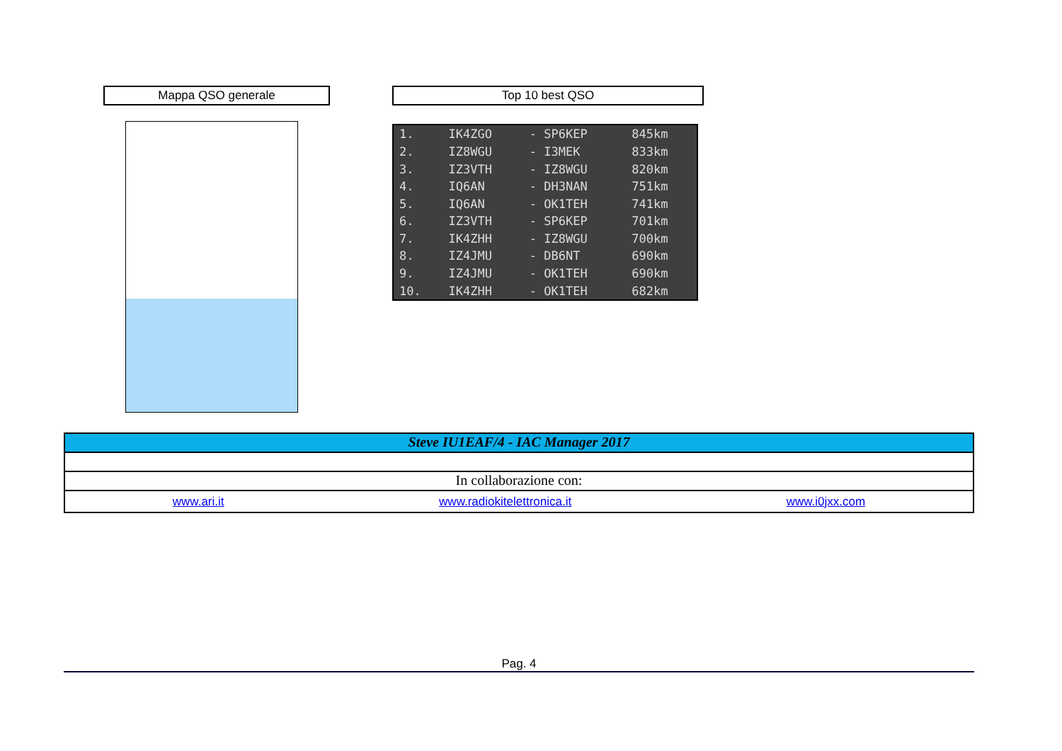Mappa QSO generale Top 10 best QSO
| 1. | IK4ZGO | - SP6KEP | 845km |
| 2. | IZ8WGU | - I3MEK | 833km |
| 3. | IZ3VTH | - IZ8WGU | 820km |
| 4. | IQ6AN | - DH3NAN | 751km |
| 5. | IQ6AN | - OK1TEH | 741km |
| 6. | IZ3VTH | - SP6KEP | 701km |
| 7. | IK4ZHH | - IZ8WGU | 700km |
| 8. | IZ4JMU | - DB6NT | 690km |
| 9. | IZ4JMU | - OK1TEH | 690km |
| 10. | IK4ZHH | - OK1TEH | 682km |
Steve IU1EAF/4 - IAC Manager 2017
In collaborazione con:
www.ari.it www.radiokitelettronica.it www.i0jxx.com
Pag. 4